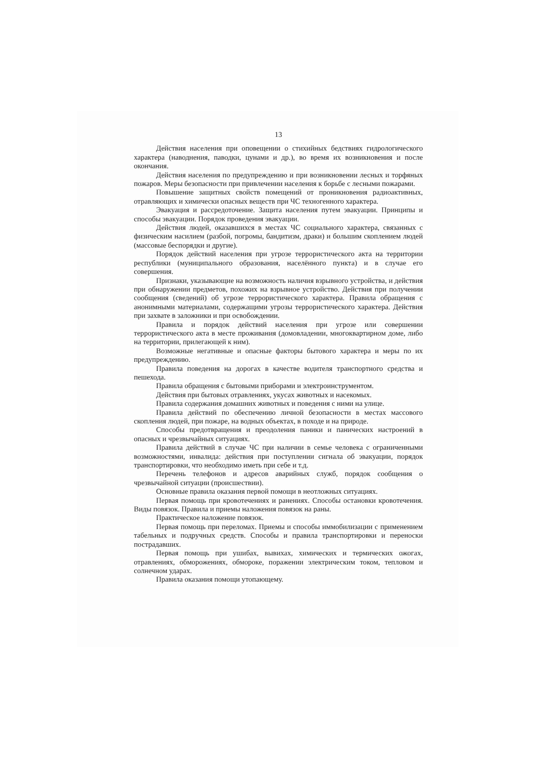13
Действия населения при оповещении о стихийных бедствиях гидрологического характера (наводнения, паводки, цунами и др.), во время их возникновения и после окончания.
Действия населения по предупреждению и при возникновении лесных и торфяных пожаров. Меры безопасности при привлечении населения к борьбе с лесными пожарами.
Повышение защитных свойств помещений от проникновения радиоактивных, отравляющих и химически опасных веществ при ЧС техногенного характера.
Эвакуация и рассредоточение. Защита населения путем эвакуации. Принципы и способы эвакуации. Порядок проведения эвакуации.
Действия людей, оказавшихся в местах ЧС социального характера, связанных с физическим насилием (разбой, погромы, бандитизм, драки) и большим скоплением людей (массовые беспорядки и другие).
Порядок действий населения при угрозе террористического акта на территории республики (муниципального образования, населённого пункта) и в случае его совершения.
Признаки, указывающие на возможность наличия взрывного устройства, и действия при обнаружении предметов, похожих на взрывное устройство. Действия при получении сообщения (сведений) об угрозе террористического характера. Правила обращения с анонимными материалами, содержащими угрозы террористического характера. Действия при захвате в заложники и при освобождении.
Правила и порядок действий населения при угрозе или совершении террористического акта в месте проживания (домовладении, многоквартирном доме, либо на территории, прилегающей к ним).
Возможные негативные и опасные факторы бытового характера и меры по их предупреждению.
Правила поведения на дорогах в качестве водителя транспортного средства и пешехода.
Правила обращения с бытовыми приборами и электроинструментом.
Действия при бытовых отравлениях, укусах животных и насекомых.
Правила содержания домашних животных и поведения с ними на улице.
Правила действий по обеспечению личной безопасности в местах массового скопления людей, при пожаре, на водных объектах, в походе и на природе.
Способы предотвращения и преодоления паники и панических настроений в опасных и чрезвычайных ситуациях.
Правила действий в случае ЧС при наличии в семье человека с ограниченными возможностями, инвалида: действия при поступлении сигнала об эвакуации, порядок транспортировки, что необходимо иметь при себе и т.д.
Перечень телефонов и адресов аварийных служб, порядок сообщения о чрезвычайной ситуации (происшествии).
Основные правила оказания первой помощи в неотложных ситуациях.
Первая помощь при кровотечениях и ранениях. Способы остановки кровотечения. Виды повязок. Правила и приемы наложения повязок на раны.
Практическое наложение повязок.
Первая помощь при переломах. Приемы и способы иммобилизации с применением табельных и подручных средств. Способы и правила транспортировки и переноски пострадавших.
Первая помощь при ушибах, вывихах, химических и термических ожогах, отравлениях, обморожениях, обмороке, поражении электрическим током, тепловом и солнечном ударах.
Правила оказания помощи утопающему.